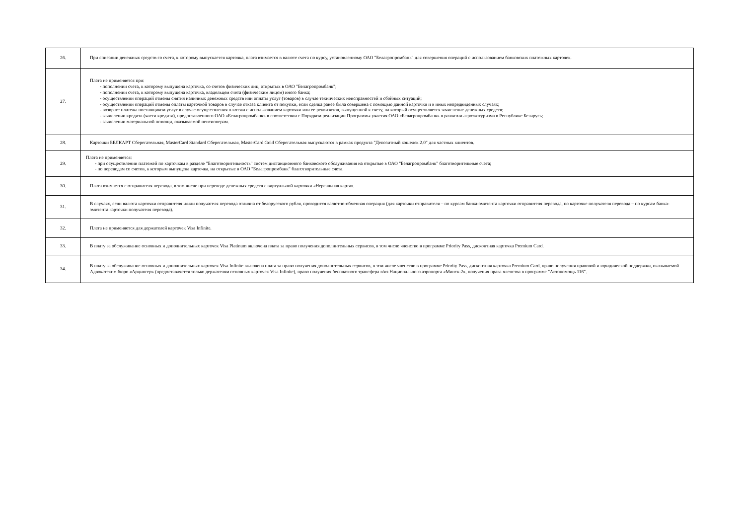| 26. | При списании денежных средств со счета, к которому выпускается карточка, плата взимается в валюте счета по курсу, установленному ОАО "Белагропромбанк" для совершения операций с использованием банковских платежных карточек. |
| 27. | Плата не применяется при: - пополнении счета, к которому выпущена карточка, со счетов физических лиц, открытых в ОАО "Белагропромбанк"; - пополнении счета, к которому выпущена карточка, владельцем счета (физическим лицом) иного банка; - осуществлении операций отмены снятия наличных денежных средств или оплаты услуг (товаров) в случае технических неисправностей и сбойных ситуаций; - осуществлении операций отмены оплаты карточкой товаров в случае отказа клиента от покупки, если сделка ранее была совершена с помощью данной карточки и в иных непредвиденных случаях; - возврате платежа поставщиком услуг в случае осуществления платежа с использованием карточки или ее реквизитов, выпущенной к счету, на который осуществляется зачисление денежных средств; - зачислении кредита (части кредита), предоставленного ОАО «Белагропромбанк» в соответствии с Порядком реализации Программы участия ОАО «Белагропромбанк» в развитии агроэкотуризма в Республике Беларусь; - зачислении материальной помощи, оказываемой пенсионерам. |
| 28. | Карточки БЕЛКАРТ Сберегательная, MasterCard Standard Сберегательная, MasterCard Gold Сберегательная выпускаются в рамках продукта "Депозитный кошелек 2.0" для частных клиентов. |
| 29. | Плата не применяется: - при осуществлении платежей по карточкам в разделе "Благотворительность" систем дистанционного банковского обслуживания на открытые в ОАО "Белагропромбанк" благотворительные счета; - по переводам со счетов, к которым выпущена карточка, на открытые в ОАО "Белагропромбанк" благотворительные счета. |
| 30. | Плата взимается с отправителя перевода, в том числе при переводе денежных средств с виртуальной карточки «Нереальная карта». |
| 31. | В случаях, если валюта карточки отправителя и/или получателя перевода отлична от белорусского рубля, проводится валютно-обменная операция (для карточки отправителя – по курсам банка-эмитента карточки отправителя перевода, по карточке получателя перевода – по курсам банка-эмитента карточки получателя перевода). |
| 32. | Плата не применяется для держателей карточек Visa Infinite. |
| 33. | В плату за обслуживание основных и дополнительных карточек Visa Platinum включена плата за право получения дополнительных сервисов, в том числе членство в программе Priority Pass, дисконтная карточка Premium Card. |
| 34. | В плату за обслуживание основных и дополнительных карточек Visa Infinite включена плата за право получения дополнительных сервисов, в том числе членство в программе Priority Pass, дисконтная карточка Premium Card, право получения правовой и юридической поддержки, оказываемой Адвокатским бюро «Арцингер» (предоставляется только держателям основных карточек Visa Infinite), право получения бесплатного трансфера в/из Национального аэропорта «Минск-2», получения права членства в программе "Автопомощь 116". |